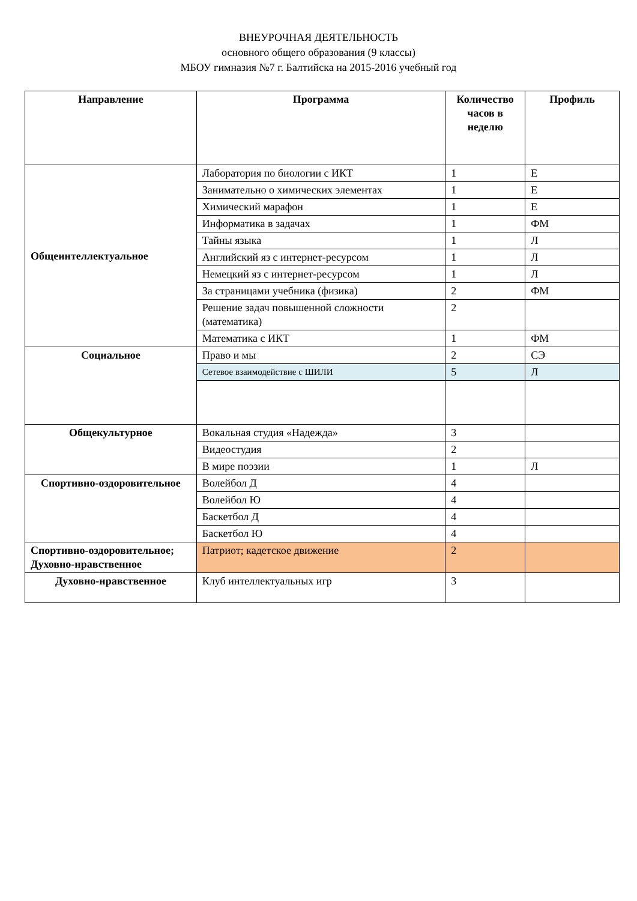ВНЕУРОЧНАЯ ДЕЯТЕЛЬНОСТЬ
основного общего образования (9 классы)
МБОУ гимназия №7 г. Балтийска на 2015-2016 учебный год
| Направление | Программа | Количество часов в неделю | Профиль |
| --- | --- | --- | --- |
| Общеинтеллектуальное | Лаборатория по биологии с ИКТ | 1 | Е |
| | Занимательно о химических элементах | 1 | Е |
| | Химический марафон | 1 | Е |
| | Информатика в задачах | 1 | ФМ |
| | Тайны языка | 1 | Л |
| | Английский яз с интернет-ресурсом | 1 | Л |
| | Немецкий яз с интернет-ресурсом | 1 | Л |
| | За страницами учебника (физика) | 2 | ФМ |
| | Решение задач повышенной сложности (математика) | 2 | |
| | Математика с ИКТ | 1 | ФМ |
| Социальное | Право и мы | 2 | СЭ |
| | Сетевое взаимодействие с ШИЛИ | 5 | Л |
| Общекультурное | Вокальная студия «Надежда» | 3 | |
| | Видеостудия | 2 | |
| | В мире поэзии | 1 | Л |
| Спортивно-оздоровительное | Волейбол Д | 4 | |
| | Волейбол Ю | 4 | |
| | Баскетбол Д | 4 | |
| | Баскетбол Ю | 4 | |
| Спортивно-оздоровительное; Духовно-нравственное | Патриот; кадетское движение | 2 | |
| Духовно-нравственное | Клуб интеллектуальных игр | 3 | |